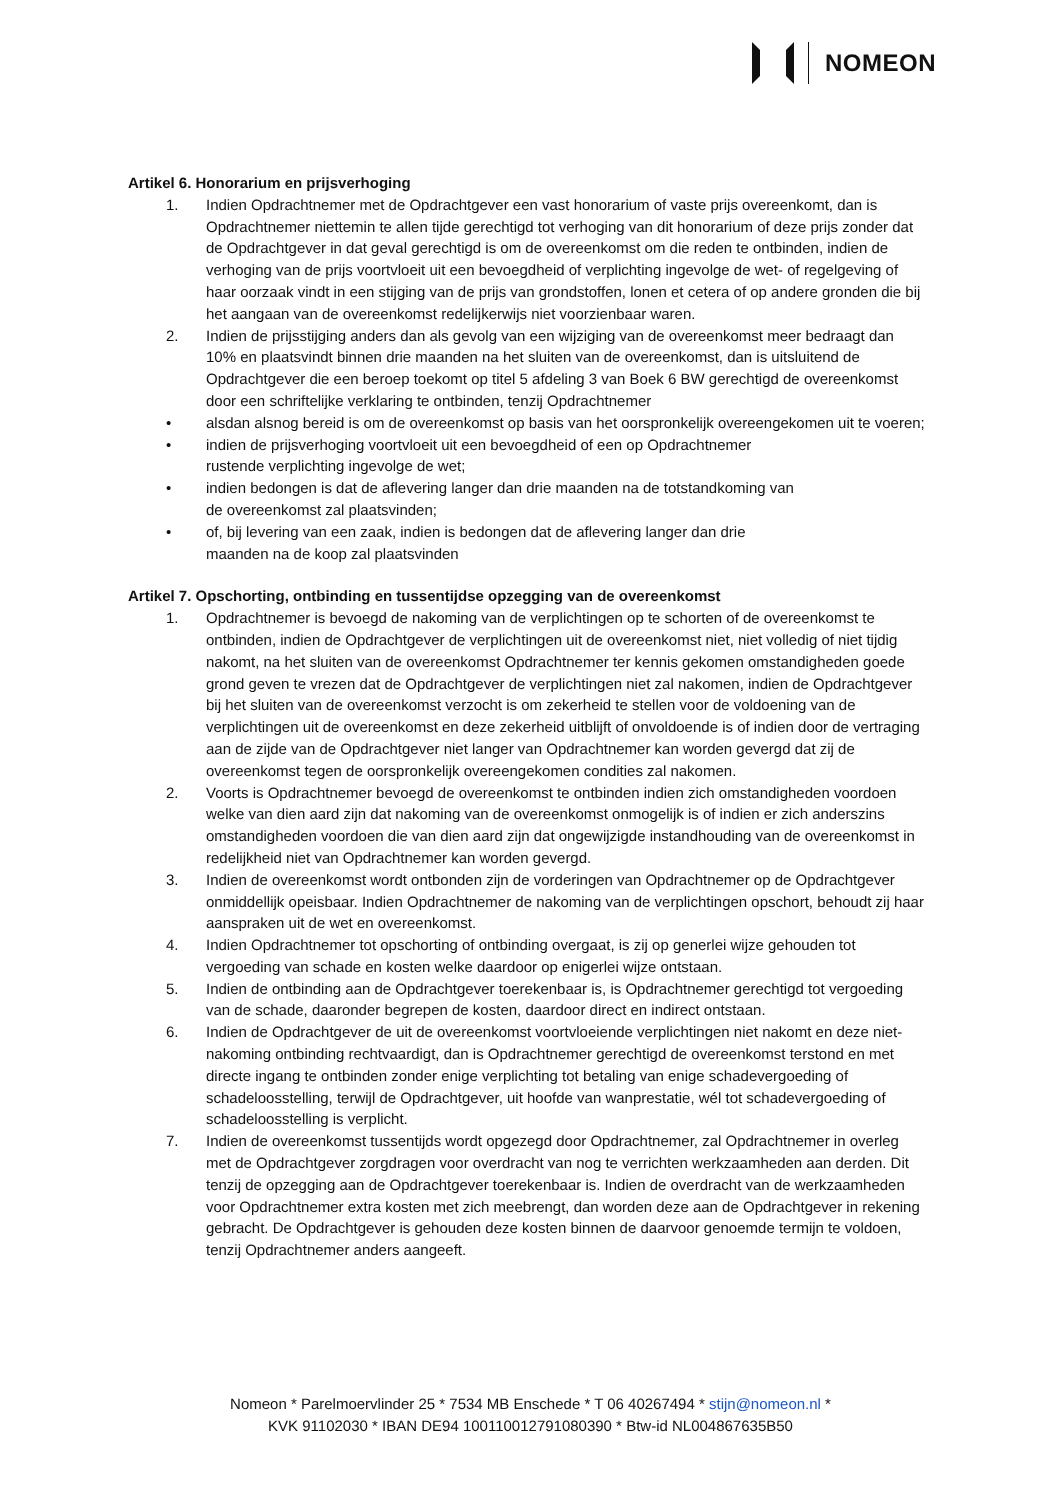NOMEON
Artikel 6. Honorarium en prijsverhoging
1. Indien Opdrachtnemer met de Opdrachtgever een vast honorarium of vaste prijs overeenkomt, dan is Opdrachtnemer niettemin te allen tijde gerechtigd tot verhoging van dit honorarium of deze prijs zonder dat de Opdrachtgever in dat geval gerechtigd is om de overeenkomst om die reden te ontbinden, indien de verhoging van de prijs voortvloeit uit een bevoegdheid of verplichting ingevolge de wet- of regelgeving of haar oorzaak vindt in een stijging van de prijs van grondstoffen, lonen et cetera of op andere gronden die bij het aangaan van de overeenkomst redelijkerwijs niet voorzienbaar waren.
2. Indien de prijsstijging anders dan als gevolg van een wijziging van de overeenkomst meer bedraagt dan 10% en plaatsvindt binnen drie maanden na het sluiten van de overeenkomst, dan is uitsluitend de Opdrachtgever die een beroep toekomt op titel 5 afdeling 3 van Boek 6 BW gerechtigd de overeenkomst door een schriftelijke verklaring te ontbinden, tenzij Opdrachtnemer
• alsdan alsnog bereid is om de overeenkomst op basis van het oorspronkelijk overeengekomen uit te voeren;
• indien de prijsverhoging voortvloeit uit een bevoegdheid of een op Opdrachtnemer
rustende verplichting ingevolge de wet;
• indien bedongen is dat de aflevering langer dan drie maanden na de totstandkoming van
de overeenkomst zal plaatsvinden;
• of, bij levering van een zaak, indien is bedongen dat de aflevering langer dan drie
maanden na de koop zal plaatsvinden
Artikel 7. Opschorting, ontbinding en tussentijdse opzegging van de overeenkomst
1. Opdrachtnemer is bevoegd de nakoming van de verplichtingen op te schorten of de overeenkomst te ontbinden, indien de Opdrachtgever de verplichtingen uit de overeenkomst niet, niet volledig of niet tijdig nakomt, na het sluiten van de overeenkomst Opdrachtnemer ter kennis gekomen omstandigheden goede grond geven te vrezen dat de Opdrachtgever de verplichtingen niet zal nakomen, indien de Opdrachtgever bij het sluiten van de overeenkomst verzocht is om zekerheid te stellen voor de voldoening van de verplichtingen uit de overeenkomst en deze zekerheid uitblijft of onvoldoende is of indien door de vertraging aan de zijde van de Opdrachtgever niet langer van Opdrachtnemer kan worden gevergd dat zij de overeenkomst tegen de oorspronkelijk overeengekomen condities zal nakomen.
2. Voorts is Opdrachtnemer bevoegd de overeenkomst te ontbinden indien zich omstandigheden voordoen welke van dien aard zijn dat nakoming van de overeenkomst onmogelijk is of indien er zich anderszins omstandigheden voordoen die van dien aard zijn dat ongewijzigde instandhouding van de overeenkomst in redelijkheid niet van Opdrachtnemer kan worden gevergd.
3. Indien de overeenkomst wordt ontbonden zijn de vorderingen van Opdrachtnemer op de Opdrachtgever onmiddellijk opeisbaar. Indien Opdrachtnemer de nakoming van de verplichtingen opschort, behoudt zij haar aanspraken uit de wet en overeenkomst.
4. Indien Opdrachtnemer tot opschorting of ontbinding overgaat, is zij op generlei wijze gehouden tot vergoeding van schade en kosten welke daardoor op enigerlei wijze ontstaan.
5. Indien de ontbinding aan de Opdrachtgever toerekenbaar is, is Opdrachtnemer gerechtigd tot vergoeding van de schade, daaronder begrepen de kosten, daardoor direct en indirect ontstaan.
6. Indien de Opdrachtgever de uit de overeenkomst voortvloeiende verplichtingen niet nakomt en deze niet-nakoming ontbinding rechtvaardigt, dan is Opdrachtnemer gerechtigd de overeenkomst terstond en met directe ingang te ontbinden zonder enige verplichting tot betaling van enige schadevergoeding of schadeloosstelling, terwijl de Opdrachtgever, uit hoofde van wanprestatie, wél tot schadevergoeding of schadeloosstelling is verplicht.
7. Indien de overeenkomst tussentijds wordt opgezegd door Opdrachtnemer, zal Opdrachtnemer in overleg met de Opdrachtgever zorgdragen voor overdracht van nog te verrichten werkzaamheden aan derden. Dit tenzij de opzegging aan de Opdrachtgever toerekenbaar is. Indien de overdracht van de werkzaamheden voor Opdrachtnemer extra kosten met zich meebrengt, dan worden deze aan de Opdrachtgever in rekening gebracht. De Opdrachtgever is gehouden deze kosten binnen de daarvoor genoemde termijn te voldoen, tenzij Opdrachtnemer anders aangeeft.
Nomeon * Parelmoervlinder 25 * 7534 MB Enschede * T 06 40267494 * stijn@nomeon.nl *
KVK 91102030 * IBAN DE94 100110012791080390 * Btw-id NL004867635B50